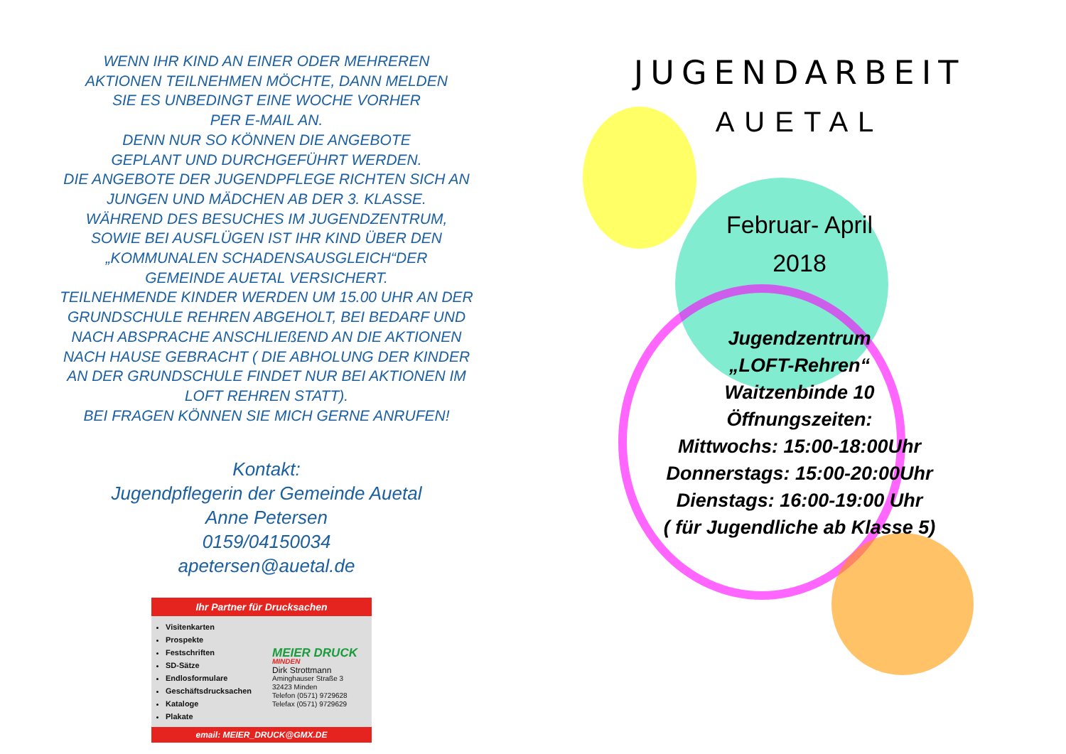WENN IHR KIND AN EINER ODER MEHREREN
AKTIONEN TEILNEHMEN MÖCHTE, DANN MELDEN
SIE ES UNBEDINGT EINE WOCHE VORHER
PER E-MAIL AN.
DENN NUR SO KÖNNEN DIE ANGEBOTE
GEPLANT UND DURCHGEFÜHRT WERDEN.
DIE ANGEBOTE DER JUGENDPFLEGE RICHTEN SICH AN
JUNGEN UND MÄDCHEN AB DER 3. KLASSE.
WÄHREND DES BESUCHES IM JUGENDZENTRUM,
SOWIE BEI AUSFLÜGEN IST IHR KIND ÜBER DEN
„KOMMUNALEN SCHADENSAUSGLEICH“DER
GEMEINDE AUETAL VERSICHERT.
TEILNEHMENDE KINDER WERDEN UM 15.00 UHR AN DER
GRUNDSCHULE REHREN ABGEHOLT, BEI BEDARF UND
NACH ABSPRACHE ANSCHLIEßEND AN DIE AKTIONEN
NACH HAUSE GEBRACHT ( DIE ABHOLUNG DER KINDER
AN DER GRUNDSCHULE FINDET NUR BEI AKTIONEN IM
LOFT REHREN STATT).
BEI FRAGEN KÖNNEN SIE MICH GERNE ANRUFEN!
Kontakt:
Jugendpflegerin der Gemeinde Auetal
Anne Petersen
0159/04150034
apetersen@auetal.de
Ihr Partner für Drucksachen
Visitenkarten
Prospekte
Festschriften
SD-Sätze
Endlosformulare
Geschäftsdrucksachen
Kataloge
Plakate
MEIER DRUCK
MINDEN
Dirk Strottmann
Aminghauser Straße 3
32423 Minden
Telefon (0571) 9729628
Telefax (0571) 9729629
email: MEIER_DRUCK@GMX.DE
JUGENDARBEIT
AUETAL
Februar- April
2018
Jugendzentrum
„LOFT-Rehren“
Waitzenbinde 10
Öffnungszeiten:
Mittwochs: 15:00-18:00Uhr
Donnerstags: 15:00-20:00Uhr
Dienstags: 16:00-19:00 Uhr
( für Jugendliche ab Klasse 5)